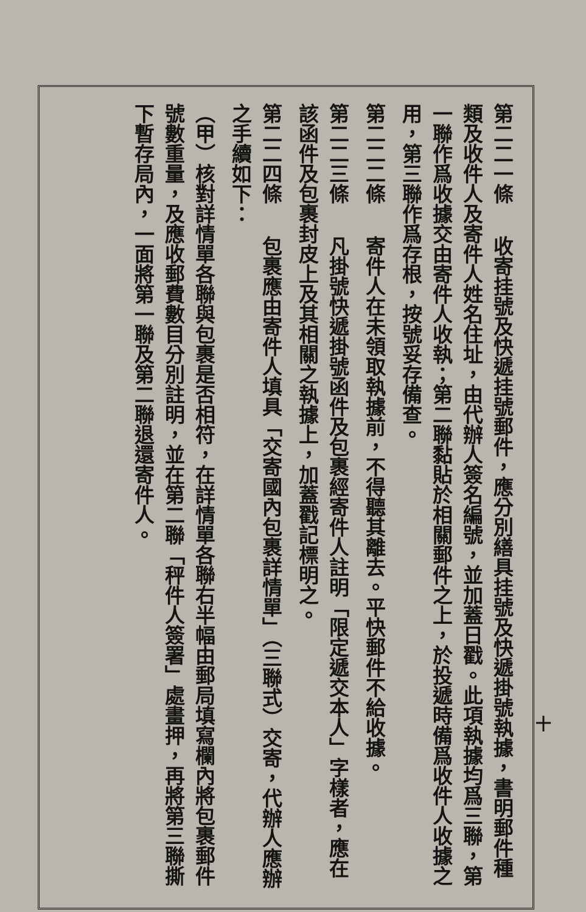第二二一條　收寄挂號及快遞挂號郵件，應分別繕具挂號及快遞掛號執據，書明郵件種類及收件人及寄件人姓名住址，由代辦人簽名編號，並加蓋日戳。此項執據均爲三聯，第一聯作爲收據交由寄件人收執；第二聯黏貼於相關郵件之上，於投遞時備爲收件人收據之用，第三聯作爲存根，按號妥存備查。
第二二二條　寄件人在未領取執據前，不得聽其離去。平快郵件不給收據。
第二二三條　凡掛號快遞掛號函件及包裹經寄件人註明「限定遞交本人」字樣者，應在該函件及包裹封皮上及其相關之執據上，加蓋戳記標明之。
第二二四條　包裹應由寄件人填具「交寄國內包裹詳情單」（三聯式）交寄，代辦人應辦之手續如下：
（甲）核對詳情單各聯與包裹是否相符，在詳情單各聯右半幅由郵局填寫欄內將包裹郵件號數重量，及應收郵費數目分別註明，並在第二聯「秤件人簽署」處畫押，再將第三聯撕下暫存局內，一面將第一聯及第二聯退還寄件人。
十